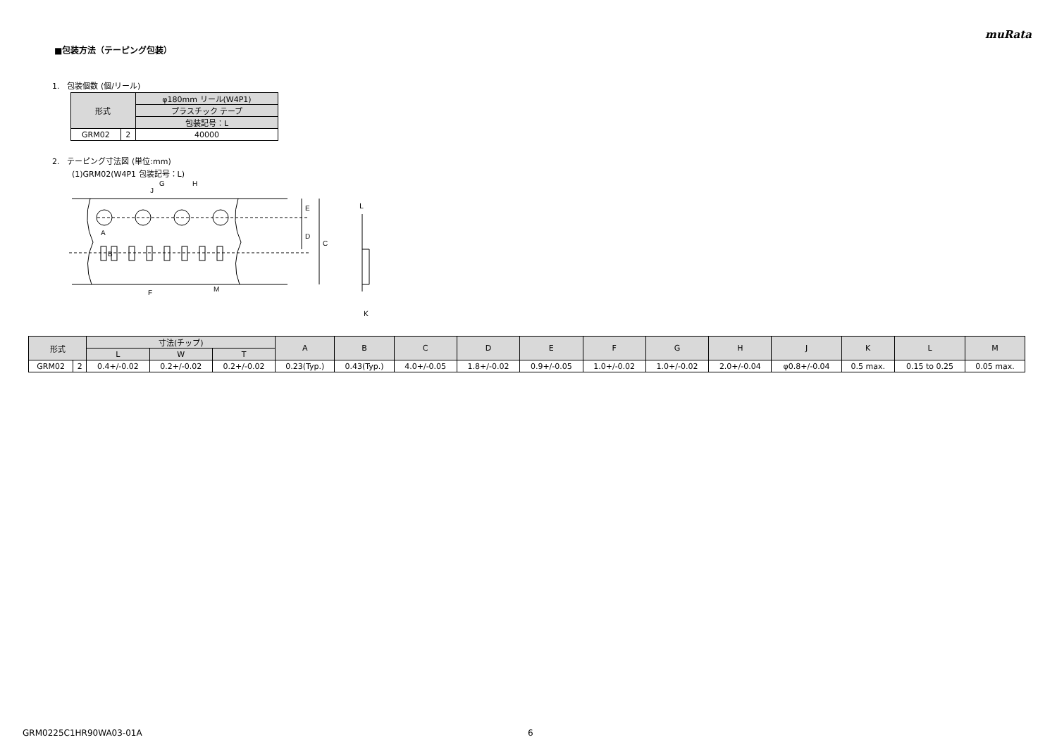muRata
■包装方法（テーピング包装）
1.　包装個数 (個/リール)
| 形式 | | φ180mm リール(W4P1) |
| --- | --- | --- |
| | | プラスチック テープ |
| | | 包装記号：L |
| GRM02 | 2 | 40000 |
2.　テーピング寸法図 (単位:mm)
(1)GRM02(W4P1 包装記号：L)
G
H
J
E
D
C
A
B
F
M
L
K
| 形式 | | 寸法(チップ) | | | A | B | C | D | E | F | G | H | J | K | L | M |
| --- | --- | --- | --- | --- | --- | --- | --- | --- | --- | --- | --- | --- | --- | --- | --- | --- |
| | | L | W | T | | | | | | | | | | | | |
| GRM02 | 2 | 0.4+/-0.02 | 0.2+/-0.02 | 0.2+/-0.02 | 0.23(Typ.) | 0.43(Typ.) | 4.0+/-0.05 | 1.8+/-0.02 | 0.9+/-0.05 | 1.0+/-0.02 | 1.0+/-0.02 | 2.0+/-0.04 | φ0.8+/-0.04 | 0.5 max. | 0.15 to 0.25 | 0.05 max. |
GRM0225C1HR90WA03-01A 6